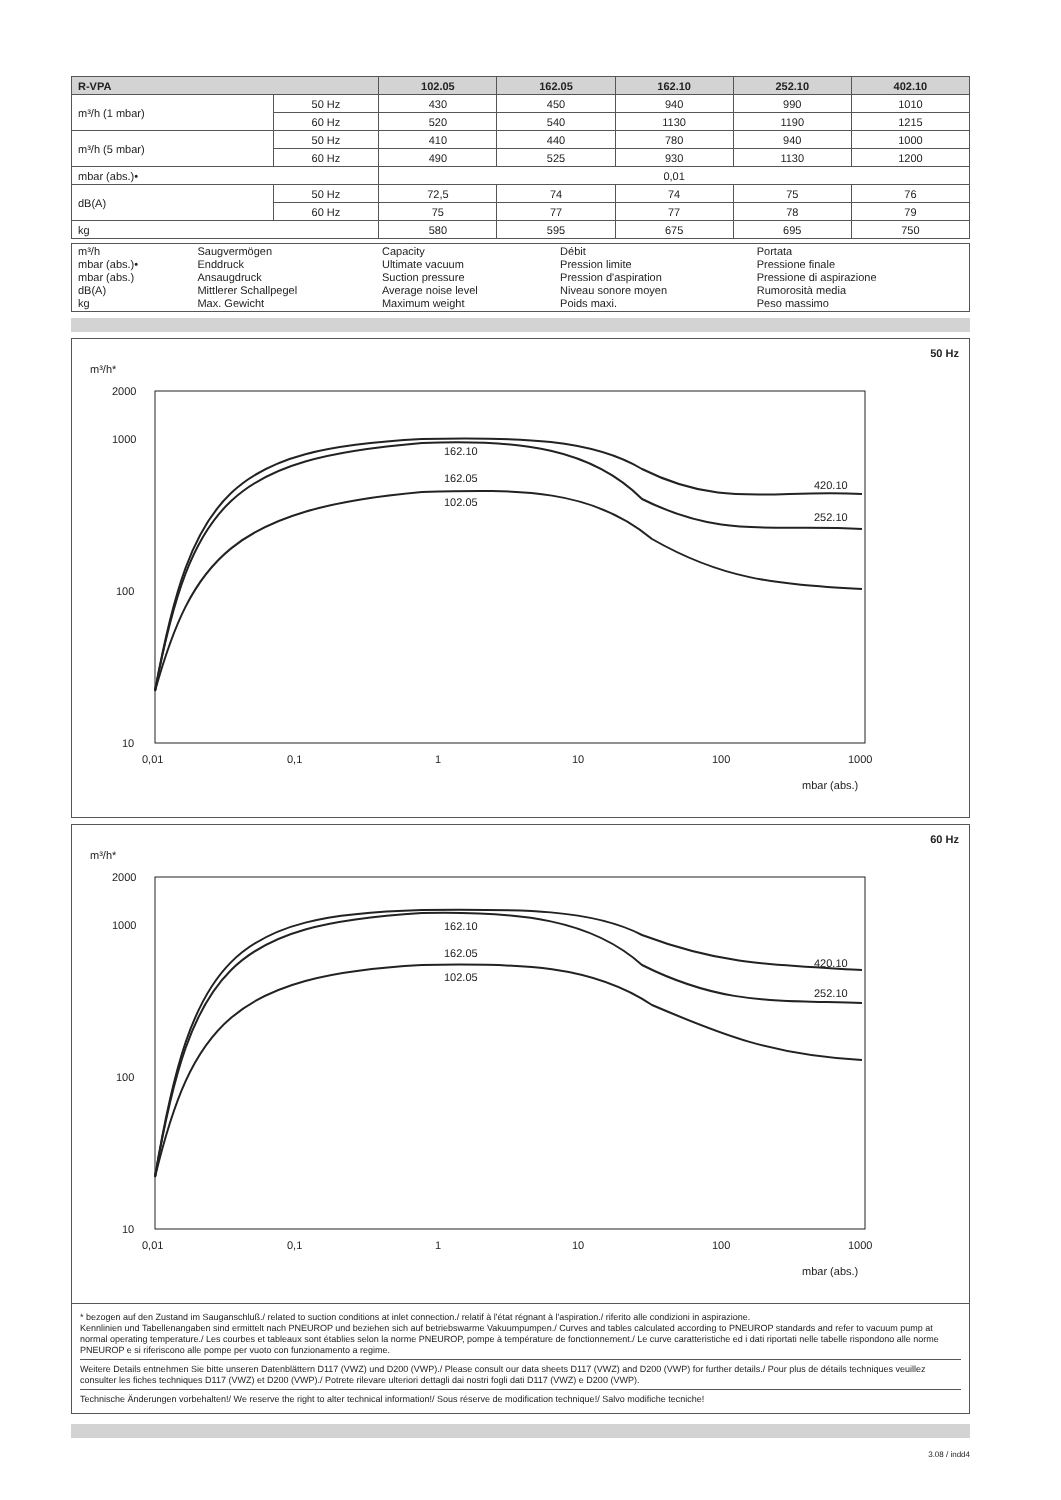| R-VPA | | 102.05 | 162.05 | 162.10 | 252.10 | 402.10 |
| --- | --- | --- | --- | --- | --- | --- |
| m³/h (1 mbar) | 50 Hz | 430 | 450 | 940 | 990 | 1010 |
| | 60 Hz | 520 | 540 | 1130 | 1190 | 1215 |
| m³/h (5 mbar) | 50 Hz | 410 | 440 | 780 | 940 | 1000 |
| | 60 Hz | 490 | 525 | 930 | 1130 | 1200 |
| mbar (abs.)• | | 0,01 | | | | |
| dB(A) | 50 Hz | 72,5 | 74 | 74 | 75 | 76 |
| | 60 Hz | 75 | 77 | 77 | 78 | 79 |
| kg | | 580 | 595 | 675 | 695 | 750 |
| m³/h mbar (abs.)• mbar (abs.) dB(A) kg | Saugvermögen Enddruck Ansaugdruck Mittlerer Schallpegel Max. Gewicht | Capacity Ultimate vacuum Suction pressure Average noise level Maximum weight | Débit Pression limite Pression d'aspiration Niveau sonore moyen Poids maxi. | Portata Pressione finale Pressione di aspirazione Rumorosità media Peso massimo |
50 Hz
m³/h*
2000
1000
100
10
0,01
0,1
1
10
100
1000
mbar (abs.)
162.10
162.05
102.05
420.10
252.10
60 Hz
m³/h*
2000
1000
100
10
0,01
0,1
1
10
100
1000
mbar (abs.)
162.10
162.05
102.05
420.10
252.10
* bezogen auf den Zustand im Sauganschluß./ related to suction conditions at inlet connection./ relatif à l'état régnant à l'aspiration./ riferito alle condizioni in aspirazione.
Kennlinien und Tabellenangaben sind ermittelt nach PNEUROP und beziehen sich auf betriebswarme Vakuumpumpen./ Curves and tables calculated according to PNEUROP standards and refer to vacuum pump at normal operating temperature./ Les courbes et tableaux sont établies selon la norme PNEUROP, pompe à température de fonctionnement./ Le curve caratteristiche ed i dati riportati nelle tabelle rispondono alle norme PNEUROP e si riferiscono alle pompe per vuoto con funzionamento a regime.
Weitere Details entnehmen Sie bitte unseren Datenblättern D117 (VWZ) und D200 (VWP)./ Please consult our data sheets D117 (VWZ) and D200 (VWP) for further details./ Pour plus de détails techniques veuillez consulter les fiches techniques D117 (VWZ) et D200 (VWP)./ Potrete rilevare ulteriori dettagli dai nostri fogli dati D117 (VWZ) e D200 (VWP).
Technische Änderungen vorbehalten!/ We reserve the right to alter technical information!/ Sous réserve de modification technique!/ Salvo modifiche tecniche!
3.08 / indd4